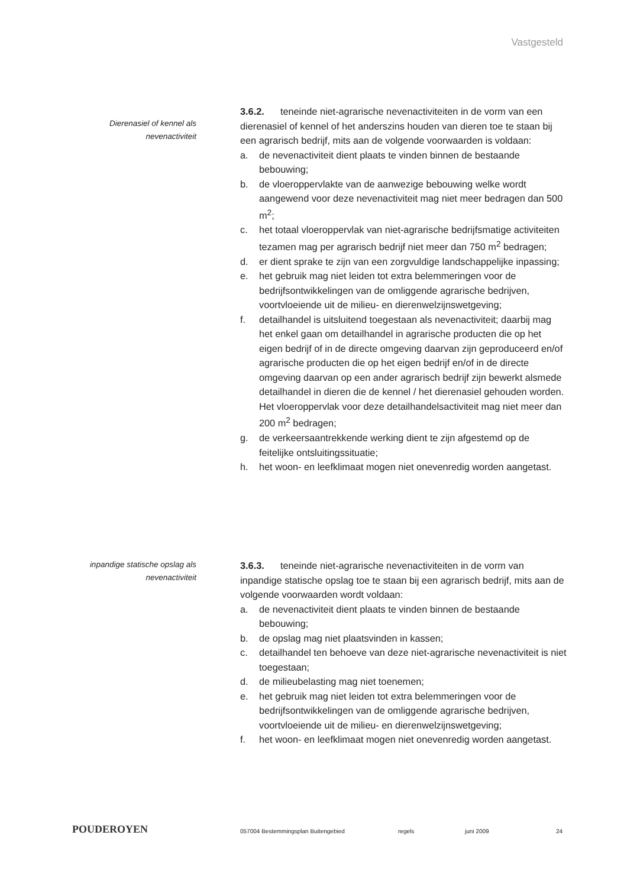Vastgesteld
Dierenasiel of kennel als
nevenactiviteit
3.6.2. teneinde niet-agrarische nevenactiviteiten in de vorm van een dierenasiel of kennel of het anderszins houden van dieren toe te staan bij een agrarisch bedrijf, mits aan de volgende voorwaarden is voldaan:
a. de nevenactiviteit dient plaats te vinden binnen de bestaande bebouwing;
b. de vloeroppervlakte van de aanwezige bebouwing welke wordt aangewend voor deze nevenactiviteit mag niet meer bedragen dan 500 m<sup>2</sup>;
c. het totaal vloeroppervlak van niet-agrarische bedrijfsmatige activiteiten tezamen mag per agrarisch bedrijf niet meer dan 750 m<sup>2</sup> bedragen;
d. er dient sprake te zijn van een zorgvuldige landschappelijke inpassing;
e. het gebruik mag niet leiden tot extra belemmeringen voor de bedrijfsontwikkelingen van de omliggende agrarische bedrijven, voortvloeiende uit de milieu- en dierenwelzijnswetgeving;
f. detailhandel is uitsluitend toegestaan als nevenactiviteit; daarbij mag het enkel gaan om detailhandel in agrarische producten die op het eigen bedrijf of in de directe omgeving daarvan zijn geproduceerd en/of agrarische producten die op het eigen bedrijf en/of in de directe omgeving daarvan op een ander agrarisch bedrijf zijn bewerkt alsmede detailhandel in dieren die de kennel / het dierenasiel gehouden worden. Het vloeroppervlak voor deze detailhandelsactiviteit mag niet meer dan 200 m<sup>2</sup> bedragen;
g. de verkeersaantrekkende werking dient te zijn afgestemd op de feitelijke ontsluitingssituatie;
h. het woon- en leefklimaat mogen niet onevenredig worden aangetast.
inpandige statische opslag als
nevenactiviteit
3.6.3. teneinde niet-agrarische nevenactiviteiten in de vorm van inpandige statische opslag toe te staan bij een agrarisch bedrijf, mits aan de volgende voorwaarden wordt voldaan:
a. de nevenactiviteit dient plaats te vinden binnen de bestaande bebouwing;
b. de opslag mag niet plaatsvinden in kassen;
c. detailhandel ten behoeve van deze niet-agrarische nevenactiviteit is niet toegestaan;
d. de milieubelasting mag niet toenemen;
e. het gebruik mag niet leiden tot extra belemmeringen voor de bedrijfsontwikkelingen van de omliggende agrarische bedrijven, voortvloeiende uit de milieu- en dierenwelzijnswetgeving;
f. het woon- en leefklimaat mogen niet onevenredig worden aangetast.
POUDEROYEN
057004 Bestemmingsplan Buitengebied regels juni 2009 24